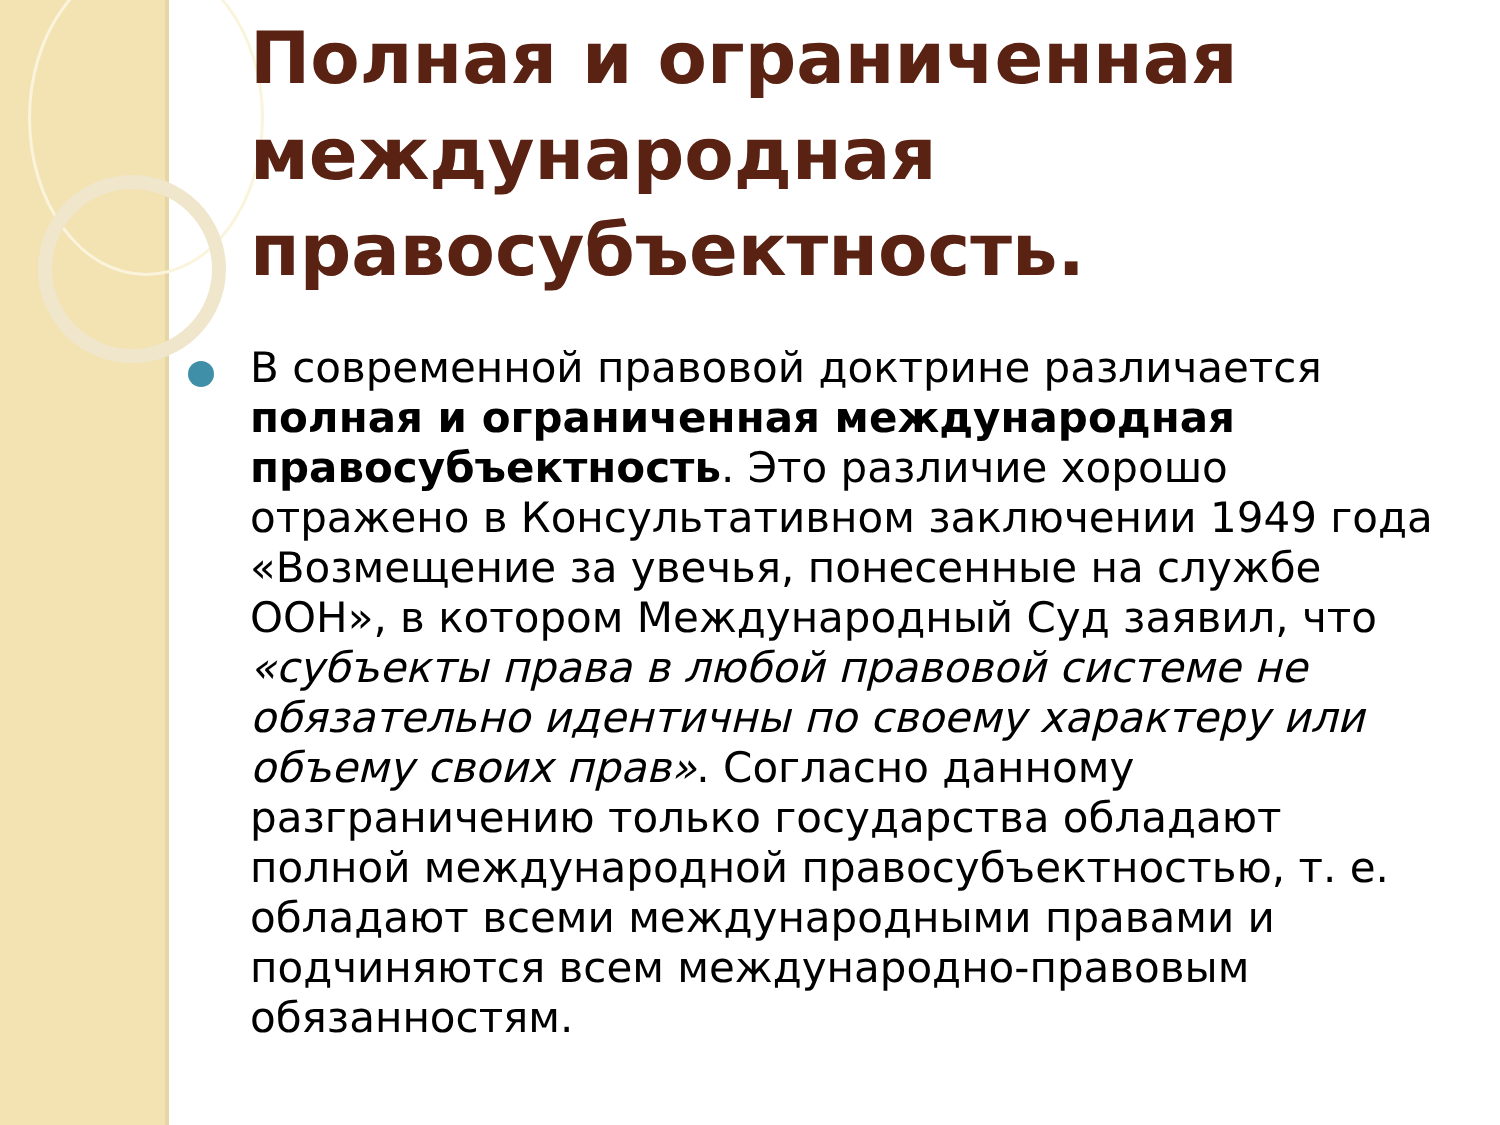Полная и ограниченная международная правосубъектность.
В современной правовой доктрине различается полная и ограниченная международная правосубъектность. Это различие хорошо отражено в Консультативном заключении 1949 года «Возмещение за увечья, понесенные на службе ООН», в котором Международный Суд заявил, что «субъекты права в любой правовой системе не обязательно идентичны по своему характеру или объему своих прав». Согласно данному разграничению только государства обладают полной международной правосубъектностью, т. е. обладают всеми международными правами и подчиняются всем международно-правовым обязанностям.